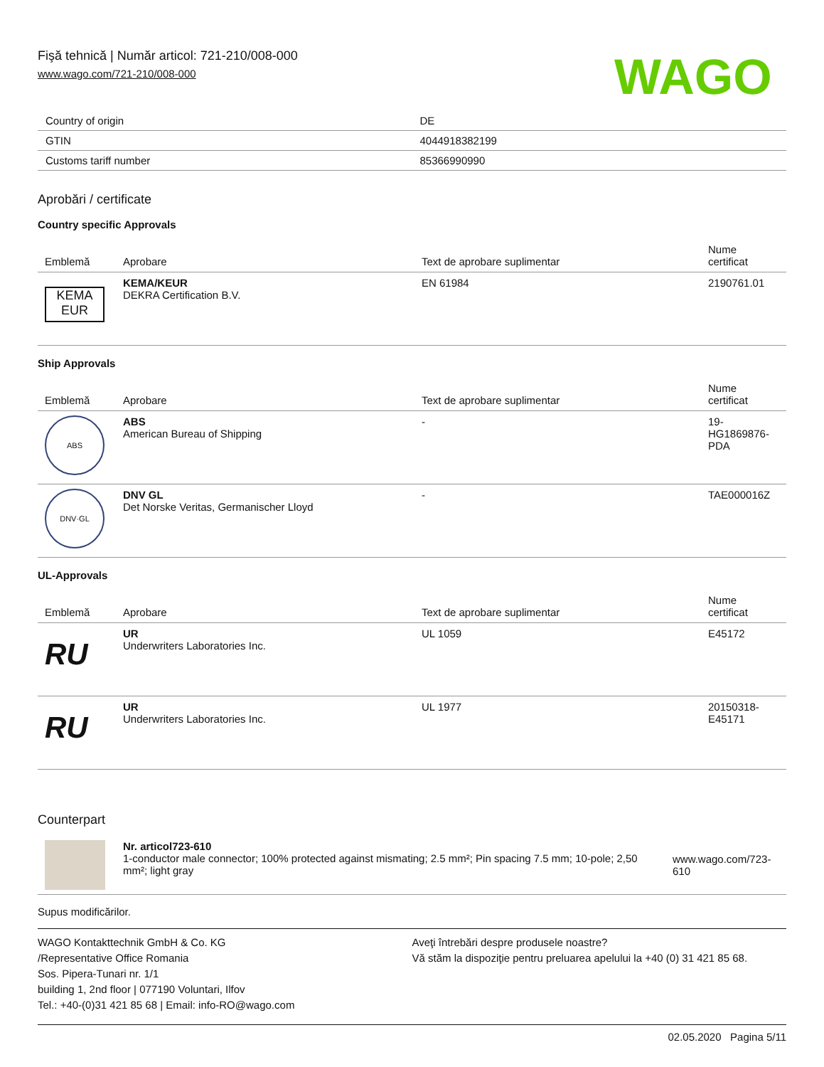Fişă tehnică | Număr articol: 721-210/008-000
www.wago.com/721-210/008-000
WAGO
| Country of origin | DE |
| GTIN | 4044918382199 |
| Customs tariff number | 85366990990 |
Aprobări / certificate
Country specific Approvals
| Emblemă | Aprobare | Text de aprobare suplimentar | Nume certificat |
| --- | --- | --- | --- |
| KEMA EUR | KEMA/KEUR DEKRA Certification B.V. | EN 61984 | 2190761.01 |
Ship Approvals
| Emblemă | Aprobare | Text de aprobare suplimentar | Nume certificat |
| --- | --- | --- | --- |
| ABS | ABS American Bureau of Shipping | - | 19-HG1869876-PDA |
| DNV·GL | DNV GL Det Norske Veritas, Germanischer Lloyd | - | TAE000016Z |
UL-Approvals
| Emblemă | Aprobare | Text de aprobare suplimentar | Nume certificat |
| --- | --- | --- | --- |
| RU | UR Underwriters Laboratories Inc. | UL 1059 | E45172 |
| RU | UR Underwriters Laboratories Inc. | UL 1977 | 20150318-E45171 |
Counterpart
| | Nr. articol723-610 1-conductor male connector; 100% protected against mismating; 2.5 mm²; Pin spacing 7.5 mm; 10-pole; 2,50 mm²; light gray | www.wago.com/723-610 |
Supus modificărilor.
WAGO Kontakttechnik GmbH & Co. KG
/Representative Office Romania
Sos. Pipera-Tunari nr. 1/1
building 1, 2nd floor | 077190 Voluntari, Ilfov
Tel.: +40-(0)31 421 85 68 | Email: info-RO@wago.com
Aveţi întrebări despre produsele noastre?
Vă stăm la dispoziţie pentru preluarea apelului la +40 (0) 31 421 85 68.
02.05.2020 Pagina 5/11